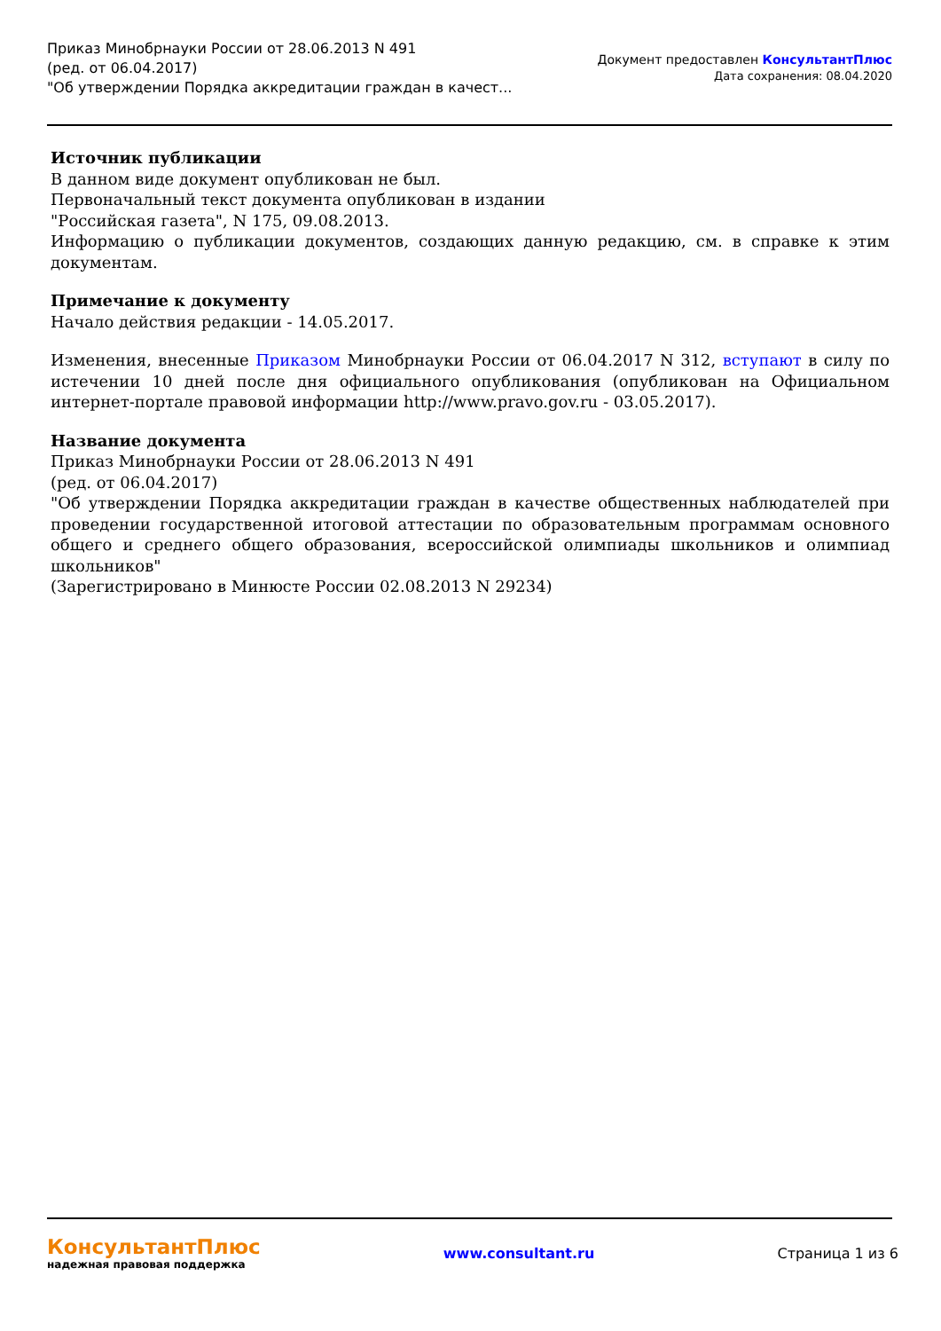Приказ Минобрнауки России от 28.06.2013 N 491
(ред. от 06.04.2017)
"Об утверждении Порядка аккредитации граждан в качест...
Документ предоставлен КонсультантПлюс
Дата сохранения: 08.04.2020
Источник публикации
В данном виде документ опубликован не был.
Первоначальный текст документа опубликован в издании
"Российская газета", N 175, 09.08.2013.
Информацию о публикации документов, создающих данную редакцию, см. в справке к этим документам.
Примечание к документу
Начало действия редакции - 14.05.2017.
Изменения, внесенные Приказом Минобрнауки России от 06.04.2017 N 312, вступают в силу по истечении 10 дней после дня официального опубликования (опубликован на Официальном интернет-портале правовой информации http://www.pravo.gov.ru - 03.05.2017).
Название документа
Приказ Минобрнауки России от 28.06.2013 N 491
(ред. от 06.04.2017)
"Об утверждении Порядка аккредитации граждан в качестве общественных наблюдателей при проведении государственной итоговой аттестации по образовательным программам основного общего и среднего общего образования, всероссийской олимпиады школьников и олимпиад школьников"
(Зарегистрировано в Минюсте России 02.08.2013 N 29234)
КонсультантПлюс
надежная правовая поддержка
www.consultant.ru Страница 1 из 6